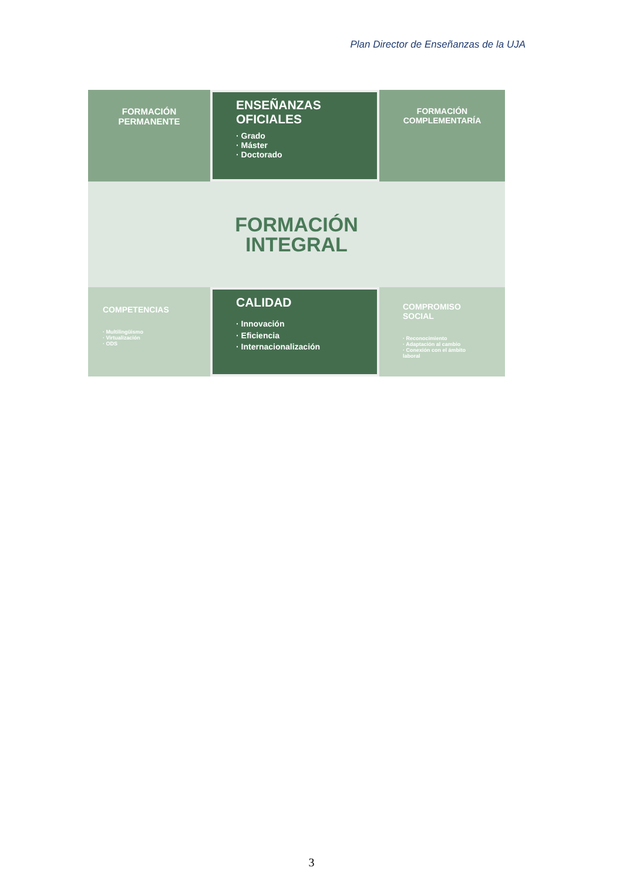Plan Director de Enseñanzas de la UJA
FORMACIÓN
PERMANENTE
ENSEÑANZAS
OFICIALES
· Grado
· Máster
· Doctorado
FORMACIÓN
COMPLEMENTARÍA
FORMACIÓN
INTEGRAL
COMPETENCIAS
· Multilingüismo
· Virtualización
· ODS
CALIDAD
· Innovación
· Eficiencia
· Internacionalización
COMPROMISO
SOCIAL
· Reconocimiento
· Adaptación al cambio
· Conexión con el ámbito laboral
3